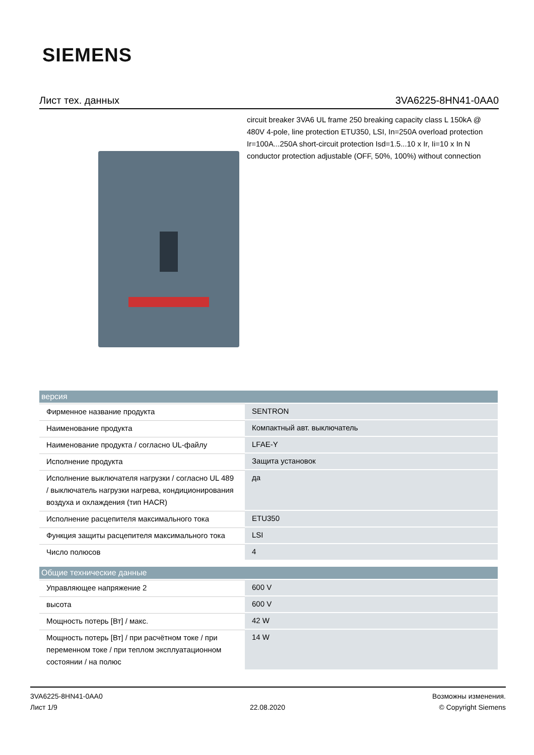SIEMENS
Лист тех. данных 3VA6225-8HN41-0AA0
circuit breaker 3VA6 UL frame 250 breaking capacity class L 150kA @ 480V 4-pole, line protection ETU350, LSI, In=250A overload protection Ir=100A...250A short-circuit protection Isd=1.5...10 x Ir, Ii=10 x In N conductor protection adjustable (OFF, 50%, 100%) without connection
| версия | |
| --- | --- |
| Фирменное название продукта | SENTRON |
| Наименование продукта | Компактный авт. выключатель |
| Наименование продукта / согласно UL-файлу | LFAE-Y |
| Исполнение продукта | Защита установок |
| Исполнение выключателя нагрузки / согласно UL 489 / выключатель нагрузки нагрева, кондиционирования воздуха и охлаждения (тип HACR) | да |
| Исполнение расцепителя максимального тока | ETU350 |
| Функция защиты расцепителя максимального тока | LSI |
| Число полюсов | 4 |
| Общие технические данные | |
| --- | --- |
| Управляющее напряжение 2 | 600 V |
| высота | 600 V |
| Мощность потерь [Вт] / макс. | 42 W |
| Мощность потерь [Вт] / при расчётном токе / при переменном токе / при теплом эксплуатационном состоянии / на полюс | 14 W |
3VA6225-8HN41-0AA0
Лист 1/9
22.08.2020
Возможны изменения.
© Copyright Siemens